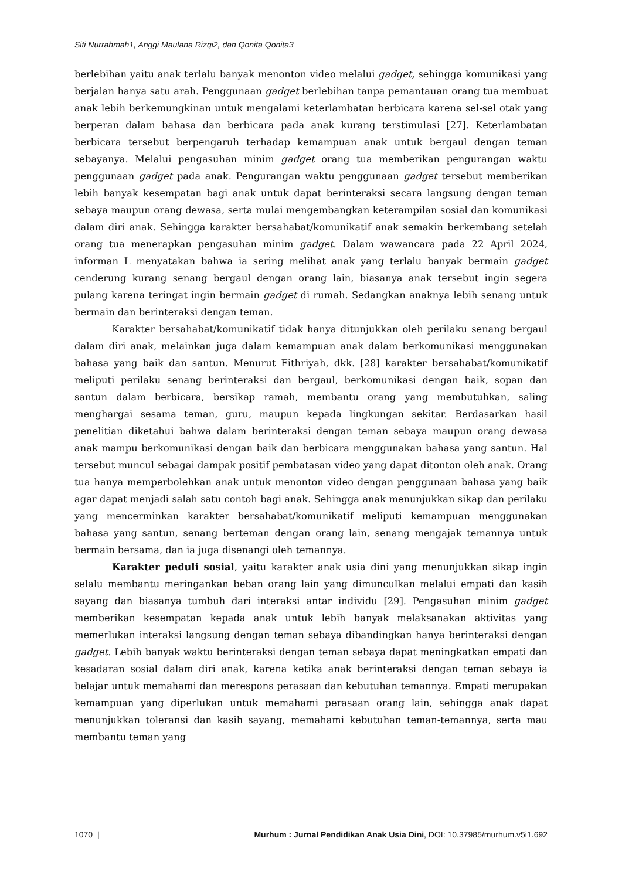Siti Nurrahmah1, Anggi Maulana Rizqi2, dan Qonita Qonita3
berlebihan yaitu anak terlalu banyak menonton video melalui gadget, sehingga komunikasi yang berjalan hanya satu arah. Penggunaan gadget berlebihan tanpa pemantauan orang tua membuat anak lebih berkemungkinan untuk mengalami keterlambatan berbicara karena sel-sel otak yang berperan dalam bahasa dan berbicara pada anak kurang terstimulasi [27]. Keterlambatan berbicara tersebut berpengaruh terhadap kemampuan anak untuk bergaul dengan teman sebayanya. Melalui pengasuhan minim gadget orang tua memberikan pengurangan waktu penggunaan gadget pada anak. Pengurangan waktu penggunaan gadget tersebut memberikan lebih banyak kesempatan bagi anak untuk dapat berinteraksi secara langsung dengan teman sebaya maupun orang dewasa, serta mulai mengembangkan keterampilan sosial dan komunikasi dalam diri anak. Sehingga karakter bersahabat/komunikatif anak semakin berkembang setelah orang tua menerapkan pengasuhan minim gadget. Dalam wawancara pada 22 April 2024, informan L menyatakan bahwa ia sering melihat anak yang terlalu banyak bermain gadget cenderung kurang senang bergaul dengan orang lain, biasanya anak tersebut ingin segera pulang karena teringat ingin bermain gadget di rumah. Sedangkan anaknya lebih senang untuk bermain dan berinteraksi dengan teman.
Karakter bersahabat/komunikatif tidak hanya ditunjukkan oleh perilaku senang bergaul dalam diri anak, melainkan juga dalam kemampuan anak dalam berkomunikasi menggunakan bahasa yang baik dan santun. Menurut Fithriyah, dkk. [28] karakter bersahabat/komunikatif meliputi perilaku senang berinteraksi dan bergaul, berkomunikasi dengan baik, sopan dan santun dalam berbicara, bersikap ramah, membantu orang yang membutuhkan, saling menghargai sesama teman, guru, maupun kepada lingkungan sekitar. Berdasarkan hasil penelitian diketahui bahwa dalam berinteraksi dengan teman sebaya maupun orang dewasa anak mampu berkomunikasi dengan baik dan berbicara menggunakan bahasa yang santun. Hal tersebut muncul sebagai dampak positif pembatasan video yang dapat ditonton oleh anak. Orang tua hanya memperbolehkan anak untuk menonton video dengan penggunaan bahasa yang baik agar dapat menjadi salah satu contoh bagi anak. Sehingga anak menunjukkan sikap dan perilaku yang mencerminkan karakter bersahabat/komunikatif meliputi kemampuan menggunakan bahasa yang santun, senang berteman dengan orang lain, senang mengajak temannya untuk bermain bersama, dan ia juga disenangi oleh temannya.
Karakter peduli sosial, yaitu karakter anak usia dini yang menunjukkan sikap ingin selalu membantu meringankan beban orang lain yang dimunculkan melalui empati dan kasih sayang dan biasanya tumbuh dari interaksi antar individu [29]. Pengasuhan minim gadget memberikan kesempatan kepada anak untuk lebih banyak melaksanakan aktivitas yang memerlukan interaksi langsung dengan teman sebaya dibandingkan hanya berinteraksi dengan gadget. Lebih banyak waktu berinteraksi dengan teman sebaya dapat meningkatkan empati dan kesadaran sosial dalam diri anak, karena ketika anak berinteraksi dengan teman sebaya ia belajar untuk memahami dan merespons perasaan dan kebutuhan temannya. Empati merupakan kemampuan yang diperlukan untuk memahami perasaan orang lain, sehingga anak dapat menunjukkan toleransi dan kasih sayang, memahami kebutuhan teman-temannya, serta mau membantu teman yang
1070 | Murhum : Jurnal Pendidikan Anak Usia Dini, DOI: 10.37985/murhum.v5i1.692